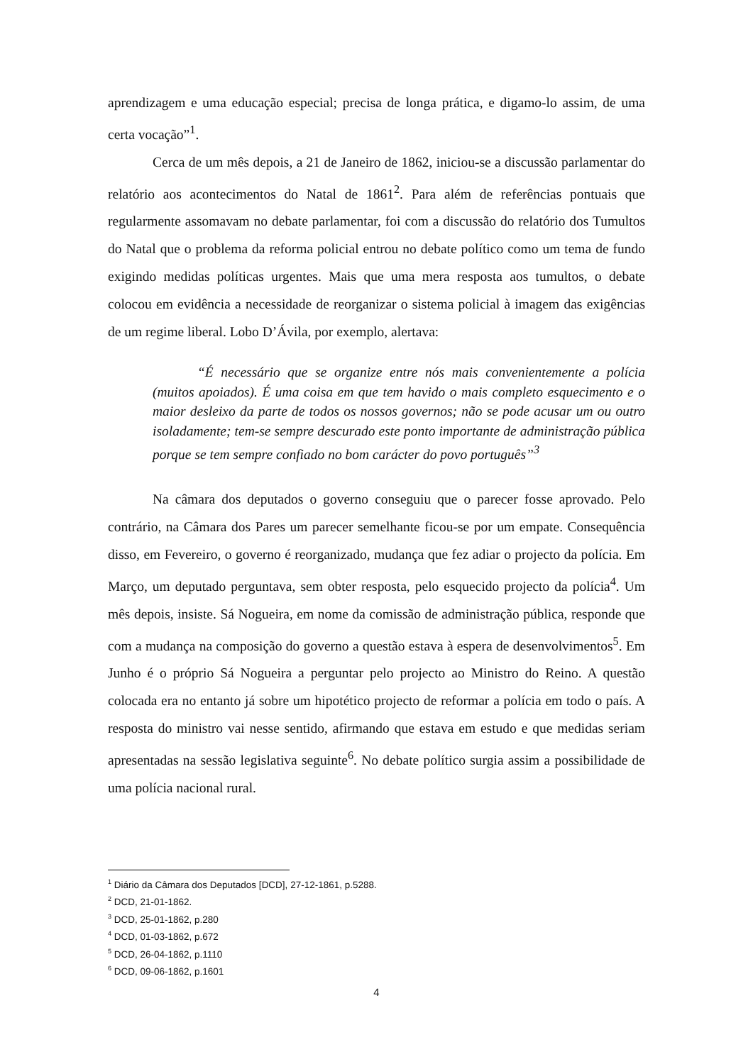aprendizagem e uma educação especial; precisa de longa prática, e digamo-lo assim, de uma certa vocação”<sup>1</sup>.
Cerca de um mês depois, a 21 de Janeiro de 1862, iniciou-se a discussão parlamentar do relatório aos acontecimentos do Natal de 1861<sup>2</sup>. Para além de referências pontuais que regularmente assomavam no debate parlamentar, foi com a discussão do relatório dos Tumultos do Natal que o problema da reforma policial entrou no debate político como um tema de fundo exigindo medidas políticas urgentes. Mais que uma mera resposta aos tumultos, o debate colocou em evidência a necessidade de reorganizar o sistema policial à imagem das exigências de um regime liberal. Lobo D’Ávila, por exemplo, alertava:
“É necessário que se organize entre nós mais convenientemente a polícia (muitos apoiados). É uma coisa em que tem havido o mais completo esquecimento e o maior desleixo da parte de todos os nossos governos; não se pode acusar um ou outro isoladamente; tem-se sempre descurado este ponto importante de administração pública porque se tem sempre confiado no bom carácter do povo português”<sup>3</sup>
Na câmara dos deputados o governo conseguiu que o parecer fosse aprovado. Pelo contrário, na Câmara dos Pares um parecer semelhante ficou-se por um empate. Consequência disso, em Fevereiro, o governo é reorganizado, mudança que fez adiar o projecto da polícia. Em Março, um deputado perguntava, sem obter resposta, pelo esquecido projecto da polícia<sup>4</sup>. Um mês depois, insiste. Sá Nogueira, em nome da comissão de administração pública, responde que com a mudança na composição do governo a questão estava à espera de desenvolvimentos<sup>5</sup>. Em Junho é o próprio Sá Nogueira a perguntar pelo projecto ao Ministro do Reino. A questão colocada era no entanto já sobre um hipotético projecto de reformar a polícia em todo o país. A resposta do ministro vai nesse sentido, afirmando que estava em estudo e que medidas seriam apresentadas na sessão legislativa seguinte<sup>6</sup>. No debate político surgia assim a possibilidade de uma polícia nacional rural.
<sup>1</sup> Diário da Câmara dos Deputados [DCD], 27-12-1861, p.5288.
<sup>2</sup> DCD, 21-01-1862.
<sup>3</sup> DCD, 25-01-1862, p.280
<sup>4</sup> DCD, 01-03-1862, p.672
<sup>5</sup> DCD, 26-04-1862, p.1110
<sup>6</sup> DCD, 09-06-1862, p.1601
4